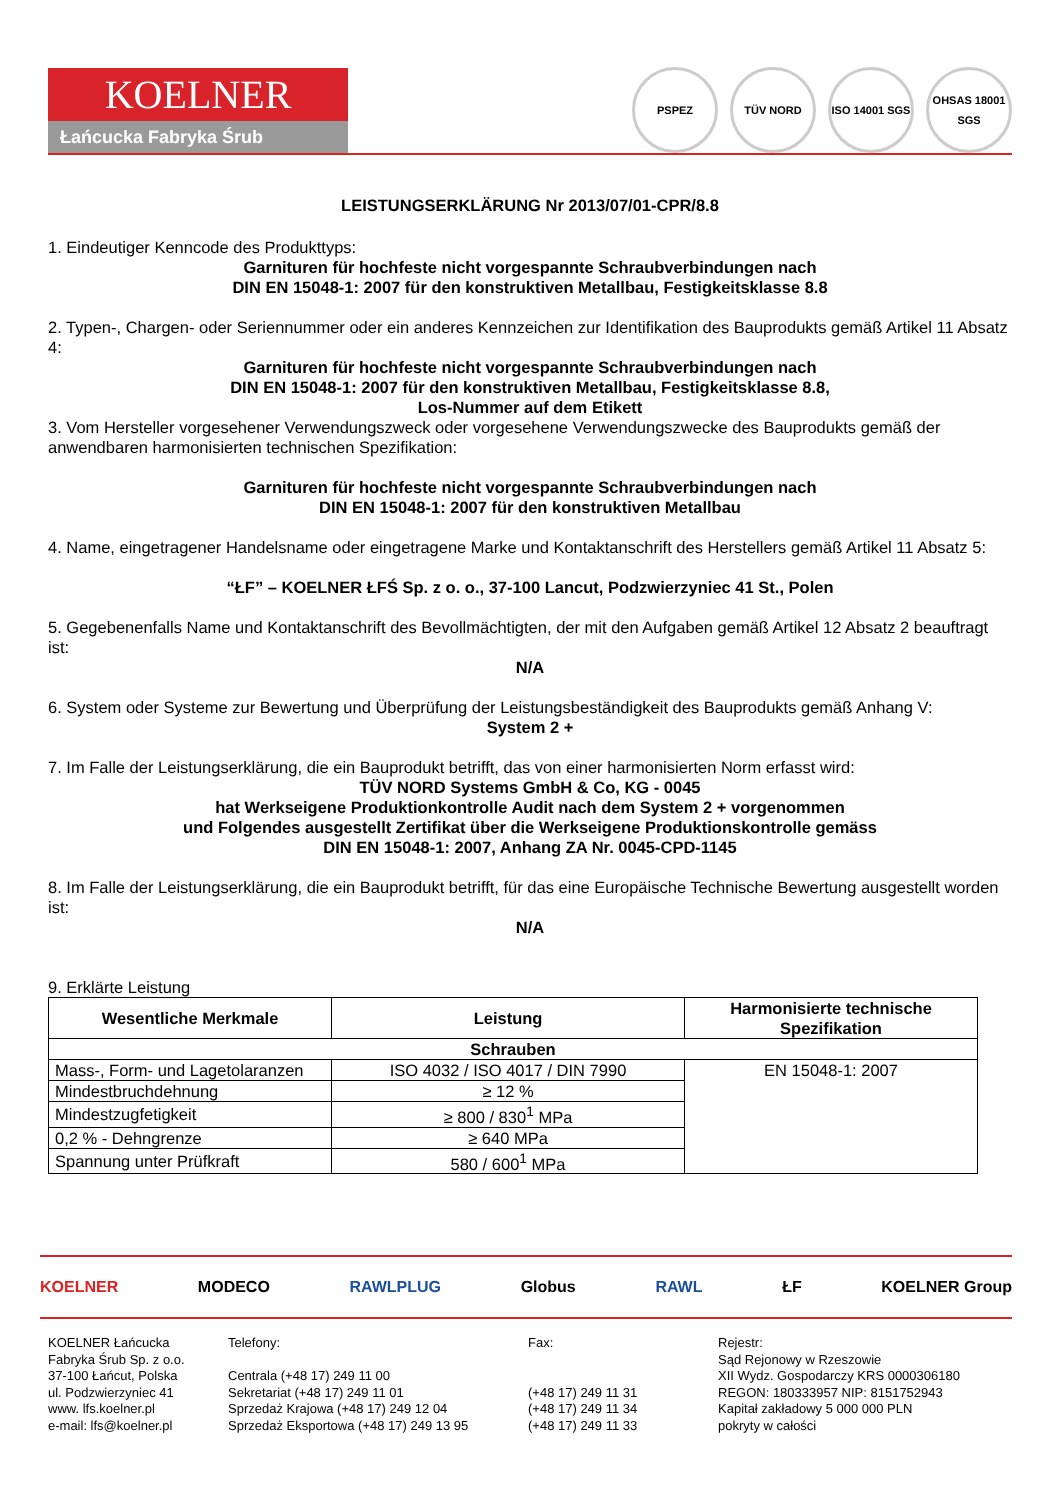KOELNER
Łańcucka Fabryka Śrub
PSPEZ TÜV NORD ISO 14001 SGS
OHSAS 18001 SGS
LEISTUNGSERKLÄRUNG Nr 2013/07/01-CPR/8.8
1. Eindeutiger Kenncode des Produkttyps:
Garnituren für hochfeste nicht vorgespannte Schraubverbindungen nach
DIN EN 15048-1: 2007 für den konstruktiven Metallbau, Festigkeitsklasse 8.8
2. Typen-, Chargen- oder Seriennummer oder ein anderes Kennzeichen zur Identifikation des Bauprodukts gemäß Artikel 11 Absatz 4:
Garnituren für hochfeste nicht vorgespannte Schraubverbindungen nach
DIN EN 15048-1: 2007 für den konstruktiven Metallbau, Festigkeitsklasse 8.8,
Los-Nummer auf dem Etikett
3. Vom Hersteller vorgesehener Verwendungszweck oder vorgesehene Verwendungszwecke des Bauprodukts gemäß der anwendbaren harmonisierten technischen Spezifikation:
Garnituren für hochfeste nicht vorgespannte Schraubverbindungen nach
DIN EN 15048-1: 2007 für den konstruktiven Metallbau
4. Name, eingetragener Handelsname oder eingetragene Marke und Kontaktanschrift des Herstellers gemäß Artikel 11 Absatz 5:
“ŁF” – KOELNER ŁFŚ Sp. z o. o., 37-100 Lancut, Podzwierzyniec 41 St., Polen
5. Gegebenenfalls Name und Kontaktanschrift des Bevollmächtigten, der mit den Aufgaben gemäß Artikel 12 Absatz 2 beauftragt ist:
N/A
6. System oder Systeme zur Bewertung und Überprüfung der Leistungsbeständigkeit des Bauprodukts gemäß Anhang V:
System 2 +
7. Im Falle der Leistungserklärung, die ein Bauprodukt betrifft, das von einer harmonisierten Norm erfasst wird:
TÜV NORD Systems GmbH & Co, KG - 0045
hat Werkseigene Produktionkontrolle Audit nach dem System 2 + vorgenommen
und Folgendes ausgestellt Zertifikat über die Werkseigene Produktionskontrolle gemäss
DIN EN 15048-1: 2007, Anhang ZA Nr. 0045-CPD-1145
8. Im Falle der Leistungserklärung, die ein Bauprodukt betrifft, für das eine Europäische Technische Bewertung ausgestellt worden ist:
N/A
9. Erklärte Leistung
| Wesentliche Merkmale | Leistung | Harmonisierte technische Spezifikation |
| --- | --- | --- |
| Schrauben | | |
| Mass-, Form- und Lagetolaranzen | ISO 4032 / ISO 4017 / DIN 7990 | EN 15048-1: 2007 |
| Mindestbruchdehnung | ≥ 12 % | |
| Mindestzugfetigkeit | ≥ 800 / 830<sup>1</sup> MPa | |
| 0,2 % - Dehngrenze | ≥ 640 MPa | |
| Spannung unter Prüfkraft | 580 / 600<sup>1</sup> MPa | |
KOELNER MODECO RAWLPLUG Globus RAWL ŁF KOELNER Group
KOELNER Łańcucka
Fabryka Śrub Sp. z o.o.
37-100 Łańcut, Polska
ul. Podzwierzyniec 41
www. lfs.koelner.pl
e-mail: lfs@koelner.pl
Telefony:
Centrala (+48 17) 249 11 00
Sekretariat (+48 17) 249 11 01
Sprzedaż Krajowa (+48 17) 249 12 04
Sprzedaż Eksportowa (+48 17) 249 13 95
Fax:
(+48 17) 249 11 31
(+48 17) 249 11 34
(+48 17) 249 11 33
Rejestr:
Sąd Rejonowy w Rzeszowie
XII Wydz. Gospodarczy KRS 0000306180
REGON: 180333957 NIP: 8151752943
Kapitał zakładowy 5 000 000 PLN
pokryty w całości